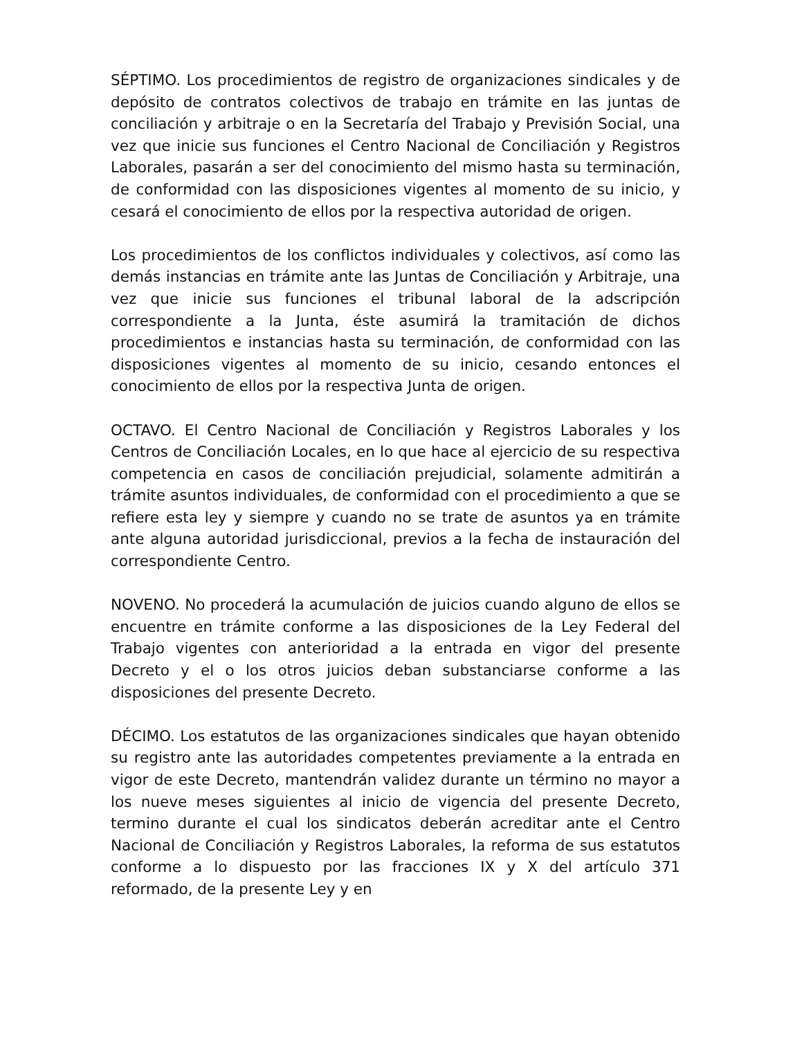SÉPTIMO. Los procedimientos de registro de organizaciones sindicales y de depósito de contratos colectivos de trabajo en trámite en las juntas de conciliación y arbitraje o en la Secretaría del Trabajo y Previsión Social, una vez que inicie sus funciones el Centro Nacional de Conciliación y Registros Laborales, pasarán a ser del conocimiento del mismo hasta su terminación, de conformidad con las disposiciones vigentes al momento de su inicio, y cesará el conocimiento de ellos por la respectiva autoridad de origen.
Los procedimientos de los conflictos individuales y colectivos, así como las demás instancias en trámite ante las Juntas de Conciliación y Arbitraje, una vez que inicie sus funciones el tribunal laboral de la adscripción correspondiente a la Junta, éste asumirá la tramitación de dichos procedimientos e instancias hasta su terminación, de conformidad con las disposiciones vigentes al momento de su inicio, cesando entonces el conocimiento de ellos por la respectiva Junta de origen.
OCTAVO. El Centro Nacional de Conciliación y Registros Laborales y los Centros de Conciliación Locales, en lo que hace al ejercicio de su respectiva competencia en casos de conciliación prejudicial, solamente admitirán a trámite asuntos individuales, de conformidad con el procedimiento a que se refiere esta ley y siempre y cuando no se trate de asuntos ya en trámite ante alguna autoridad jurisdiccional, previos a la fecha de instauración del correspondiente Centro.
NOVENO. No procederá la acumulación de juicios cuando alguno de ellos se encuentre en trámite conforme a las disposiciones de la Ley Federal del Trabajo vigentes con anterioridad a la entrada en vigor del presente Decreto y el o los otros juicios deban substanciarse conforme a las disposiciones del presente Decreto.
DÉCIMO. Los estatutos de las organizaciones sindicales que hayan obtenido su registro ante las autoridades competentes previamente a la entrada en vigor de este Decreto, mantendrán validez durante un término no mayor a los nueve meses siguientes al inicio de vigencia del presente Decreto, termino durante el cual los sindicatos deberán acreditar ante el Centro Nacional de Conciliación y Registros Laborales, la reforma de sus estatutos conforme a lo dispuesto por las fracciones IX y X del artículo 371 reformado, de la presente Ley y en